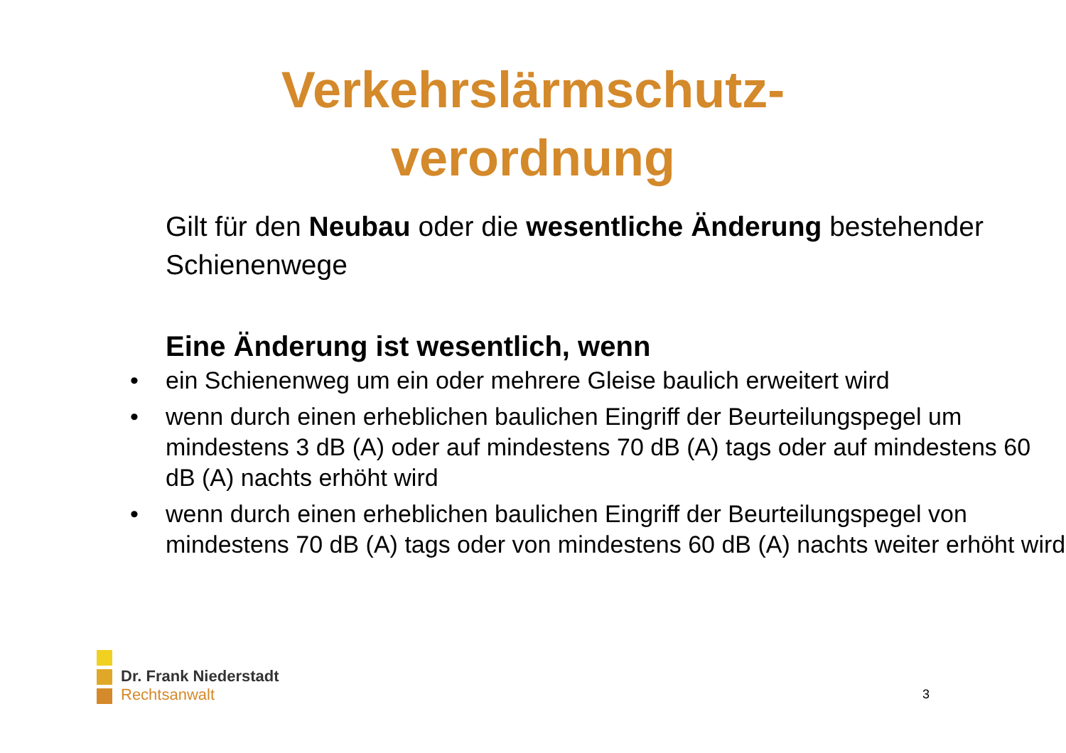Verkehrslärmschutz-
verordnung
Gilt für den Neubau oder die wesentliche Änderung bestehender Schienenwege
Eine Änderung ist wesentlich, wenn
• ein Schienenweg um ein oder mehrere Gleise baulich erweitert wird
• wenn durch einen erheblichen baulichen Eingriff der Beurteilungspegel um mindestens 3 dB (A) oder auf mindestens 70 dB (A) tags oder auf mindestens 60 dB (A) nachts erhöht wird
• wenn durch einen erheblichen baulichen Eingriff der Beurteilungspegel von mindestens 70 dB (A) tags oder von mindestens 60 dB (A) nachts weiter erhöht wird
Dr. Frank Niederstadt
Rechtsanwalt
3